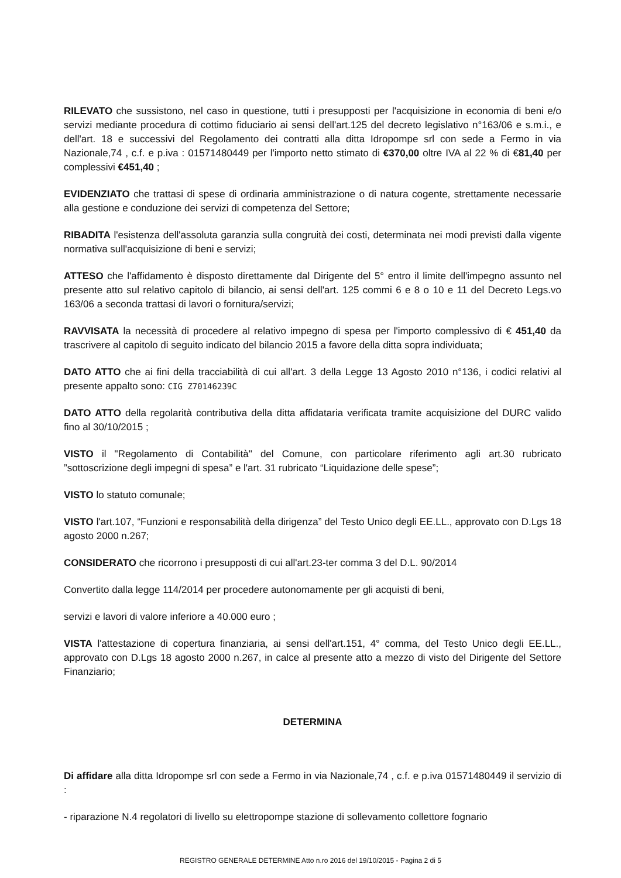RILEVATO che sussistono, nel caso in questione, tutti i presupposti per l'acquisizione in economia di beni e/o servizi mediante procedura di cottimo fiduciario ai sensi dell'art.125 del decreto legislativo n°163/06 e s.m.i., e dell'art. 18 e successivi del Regolamento dei contratti alla ditta Idropompe srl con sede a Fermo in via Nazionale,74 , c.f. e p.iva : 01571480449 per l'importo netto stimato di €370,00 oltre IVA al 22 % di €81,40 per complessivi €451,40 ;
EVIDENZIATO che trattasi di spese di ordinaria amministrazione o di natura cogente, strettamente necessarie alla gestione e conduzione dei servizi di competenza del Settore;
RIBADITA l'esistenza dell'assoluta garanzia sulla congruità dei costi, determinata nei modi previsti dalla vigente normativa sull'acquisizione di beni e servizi;
ATTESO che l'affidamento è disposto direttamente dal Dirigente del 5° entro il limite dell'impegno assunto nel presente atto sul relativo capitolo di bilancio, ai sensi dell'art. 125 commi 6 e 8 o 10 e 11 del Decreto Legs.vo 163/06 a seconda trattasi di lavori o fornitura/servizi;
RAVVISATA la necessità di procedere al relativo impegno di spesa per l'importo complessivo di € 451,40 da trascrivere al capitolo di seguito indicato del bilancio 2015 a favore della ditta sopra individuata;
DATO ATTO che ai fini della tracciabilità di cui all'art. 3 della Legge 13 Agosto 2010 n°136, i codici relativi al presente appalto sono: CIG Z70146239C
DATO ATTO della regolarità contributiva della ditta affidataria verificata tramite acquisizione del DURC valido fino al 30/10/2015 ;
VISTO il "Regolamento di Contabilità" del Comune, con particolare riferimento agli art.30 rubricato ”sottoscrizione degli impegni di spesa” e l'art. 31 rubricato “Liquidazione delle spese”;
VISTO lo statuto comunale;
VISTO l'art.107, “Funzioni e responsabilità della dirigenza” del Testo Unico degli EE.LL., approvato con D.Lgs 18 agosto 2000 n.267;
CONSIDERATO che ricorrono i presupposti di cui all'art.23-ter comma 3 del D.L. 90/2014
Convertito dalla legge 114/2014 per procedere autonomamente per gli acquisti di beni,
servizi e lavori di valore inferiore a 40.000 euro ;
VISTA l'attestazione di copertura finanziaria, ai sensi dell'art.151, 4° comma, del Testo Unico degli EE.LL., approvato con D.Lgs 18 agosto 2000 n.267, in calce al presente atto a mezzo di visto del Dirigente del Settore Finanziario;
DETERMINA
Di affidare alla ditta Idropompe srl con sede a Fermo in via Nazionale,74 , c.f. e p.iva 01571480449 il servizio di :
- riparazione N.4 regolatori di livello su elettropompe stazione di sollevamento collettore fognario
REGISTRO GENERALE DETERMINE Atto n.ro 2016 del 19/10/2015 - Pagina 2 di 5